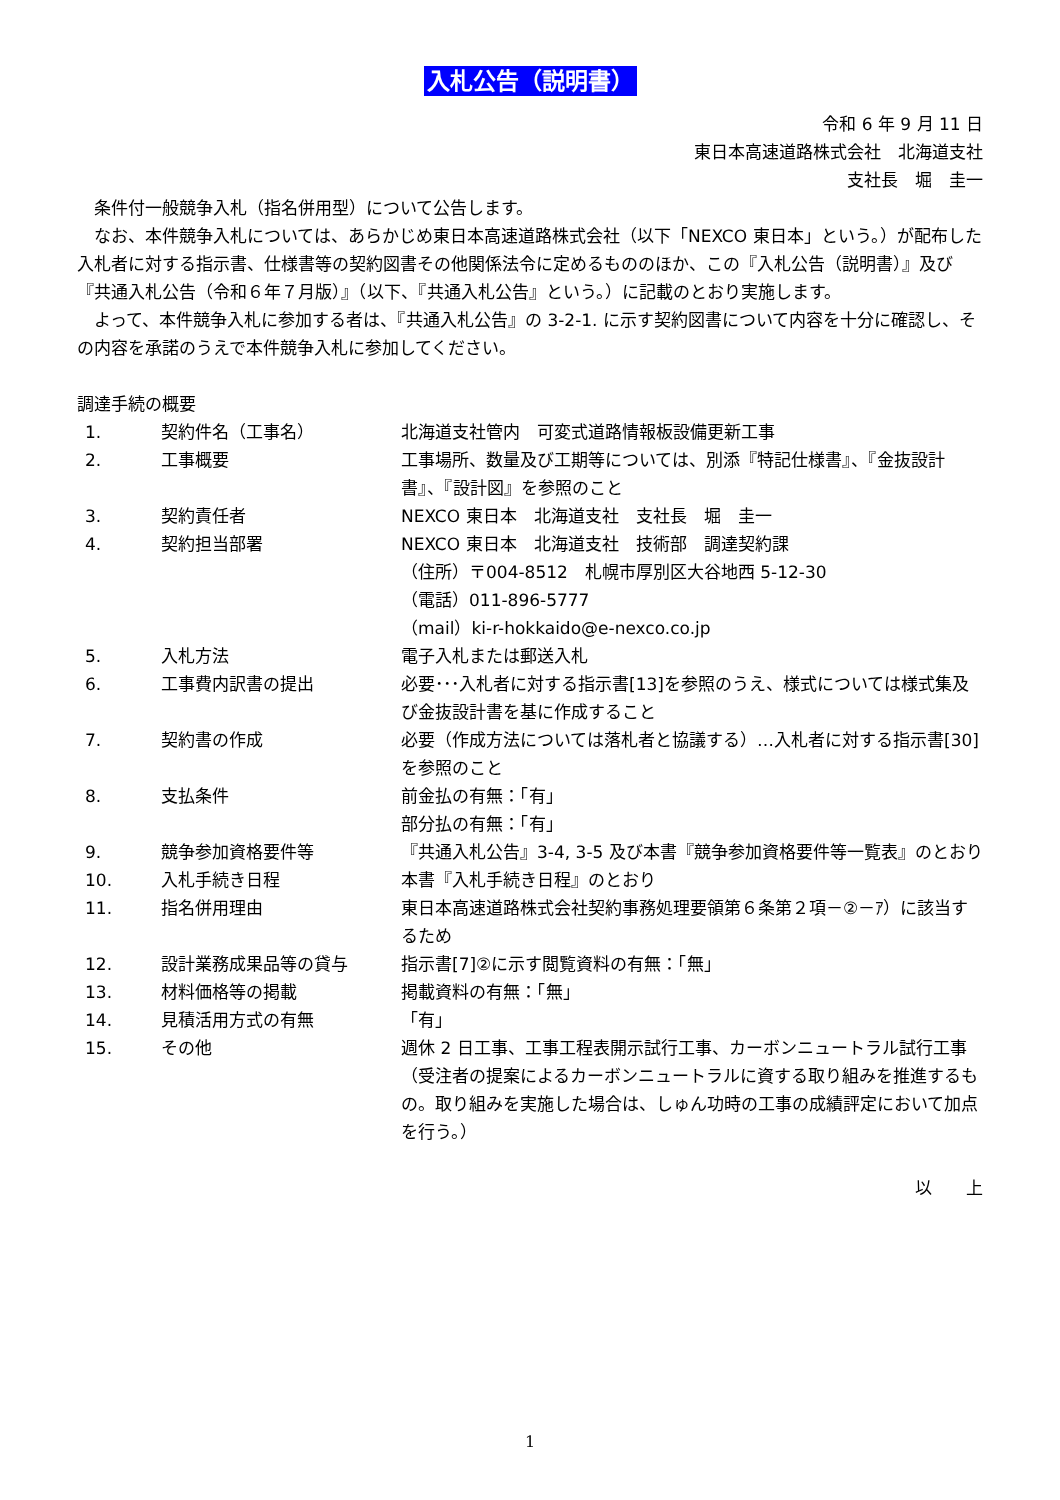入札公告（説明書）
令和 6 年 9 月 11 日
東日本高速道路株式会社　北海道支社
支社長　堀　圭一
条件付一般競争入札（指名併用型）について公告します。
なお、本件競争入札については、あらかじめ東日本高速道路株式会社（以下「NEXCO 東日本」という。）が配布した入札者に対する指示書、仕様書等の契約図書その他関係法令に定めるもののほか、この『入札公告（説明書）』及び『共通入札公告（令和６年７月版）』（以下、『共通入札公告』という。）に記載のとおり実施します。
よって、本件競争入札に参加する者は、『共通入札公告』の 3-2-1. に示す契約図書について内容を十分に確認し、その内容を承諾のうえで本件競争入札に参加してください。
調達手続の概要
| 1. | 契約件名（工事名） | 北海道支社管内 可変式道路情報板設備更新工事 |
| 2. | 工事概要 | 工事場所、数量及び工期等については、別添『特記仕様書』、『金抜設計書』、『設計図』を参照のこと |
| 3. | 契約責任者 | NEXCO 東日本 北海道支社 支社長 堀 圭一 |
| 4. | 契約担当部署 | NEXCO 東日本 北海道支社 技術部 調達契約課 （住所）〒004-8512 札幌市厚別区大谷地西 5-12-30 （電話）011-896-5777 （mail）ki-r-hokkaido@e-nexco.co.jp |
| 5. | 入札方法 | 電子入札または郵送入札 |
| 6. | 工事費内訳書の提出 | 必要･･･入札者に対する指示書[13]を参照のうえ、様式については様式集及び金抜設計書を基に作成すること |
| 7. | 契約書の作成 | 必要（作成方法については落札者と協議する）…入札者に対する指示書[30]を参照のこと |
| 8. | 支払条件 | 前金払の有無：「有」 部分払の有無：「有」 |
| 9. | 競争参加資格要件等 | 『共通入札公告』3-4, 3-5 及び本書『競争参加資格要件等一覧表』のとおり |
| 10. | 入札手続き日程 | 本書『入札手続き日程』のとおり |
| 11. | 指名併用理由 | 東日本高速道路株式会社契約事務処理要領第６条第２項－②－ｱ）に該当するため |
| 12. | 設計業務成果品等の貸与 | 指示書[7]②に示す閲覧資料の有無：「無」 |
| 13. | 材料価格等の掲載 | 掲載資料の有無：「無」 |
| 14. | 見積活用方式の有無 | 「有」 |
| 15. | その他 | 週休 2 日工事、工事工程表開示試行工事、カーボンニュートラル試行工事（受注者の提案によるカーボンニュートラルに資する取り組みを推進するもの。取り組みを実施した場合は、しゅん功時の工事の成績評定において加点を行う。） |
以　　上
1